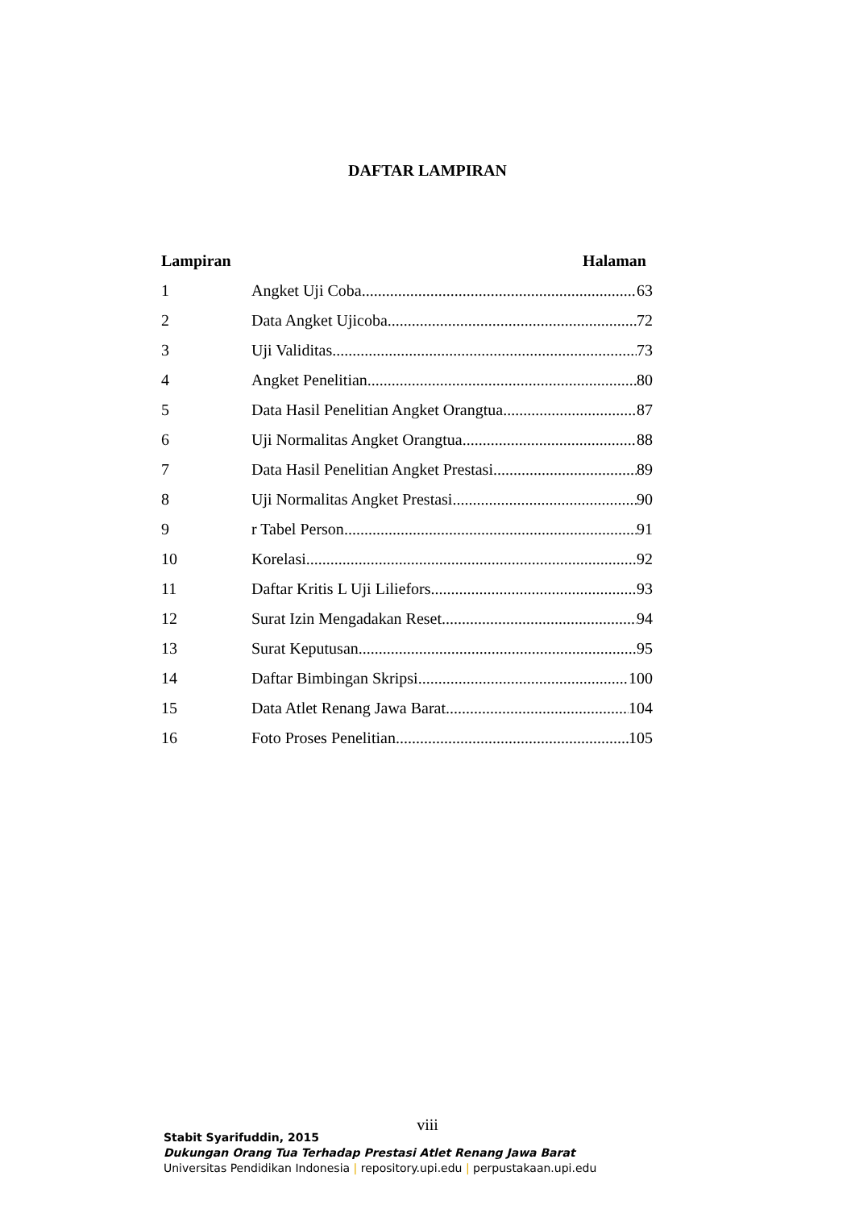DAFTAR LAMPIRAN
Lampiran Halaman
1 Angket Uji Coba 63
2 Data Angket Ujicoba 72
3 Uji Validitas 73
4 Angket Penelitian 80
5 Data Hasil Penelitian Angket Orangtua 87
6 Uji Normalitas Angket Orangtua 88
7 Data Hasil Penelitian Angket Prestasi 89
8 Uji Normalitas Angket Prestasi 90
9 r Tabel Person 91
10 Korelasi 92
11 Daftar Kritis L Uji Liliefors 93
12 Surat Izin Mengadakan Reset 94
13 Surat Keputusan 95
14 Daftar Bimbingan Skripsi 100
15 Data Atlet Renang Jawa Barat 104
16 Foto Proses Penelitian 105
viii
Stabit Syarifuddin, 2015
Dukungan Orang Tua Terhadap Prestasi Atlet Renang Jawa Barat
Universitas Pendidikan Indonesia | repository.upi.edu | perpustakaan.upi.edu